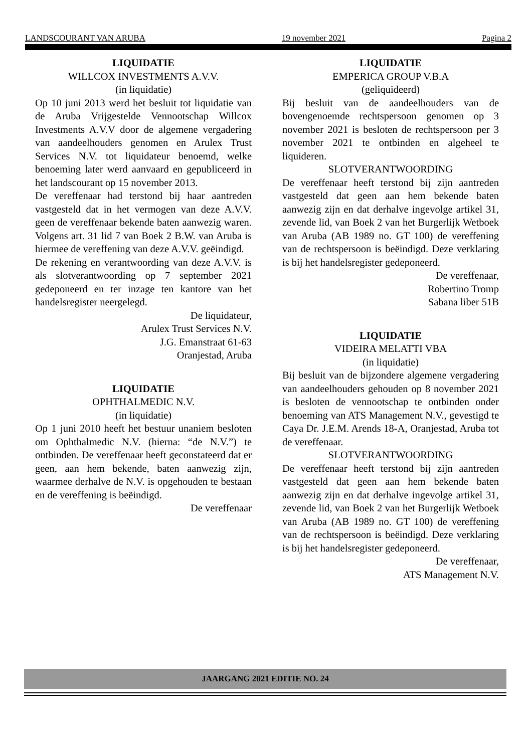LANDSCOURANT VAN ARUBA 19 november 2021 Pagina 2
LIQUIDATIE
WILLCOX INVESTMENTS A.V.V.
(in liquidatie)
Op 10 juni 2013 werd het besluit tot liquidatie van de Aruba Vrijgestelde Vennootschap Willcox Investments A.V.V door de algemene vergadering van aandeelhouders genomen en Arulex Trust Services N.V. tot liquidateur benoemd, welke benoeming later werd aanvaard en gepubliceerd in het landscourant op 15 november 2013.
De vereffenaar had terstond bij haar aantreden vastgesteld dat in het vermogen van deze A.V.V. geen de vereffenaar bekende baten aanwezig waren. Volgens art. 31 lid 7 van Boek 2 B.W. van Aruba is hiermee de vereffening van deze A.V.V. geëindigd.
De rekening en verantwoording van deze A.V.V. is als slotverantwoording op 7 september 2021 gedeponeerd en ter inzage ten kantore van het handelsregister neergelegd.
De liquidateur,
Arulex Trust Services N.V.
J.G. Emanstraat 61-63
Oranjestad, Aruba
LIQUIDATIE
OPHTHALMEDIC N.V.
(in liquidatie)
Op 1 juni 2010 heeft het bestuur unaniem besloten om Ophthalmedic N.V. (hierna: “de N.V.”) te ontbinden. De vereffenaar heeft geconstateerd dat er geen, aan hem bekende, baten aanwezig zijn, waarmee derhalve de N.V. is opgehouden te bestaan en de vereffening is beëindigd.
De vereffenaar
LIQUIDATIE
EMPERICA GROUP V.B.A
(geliquideerd)
Bij besluit van de aandeelhouders van de bovengenoemde rechtspersoon genomen op 3 november 2021 is besloten de rechtspersoon per 3 november 2021 te ontbinden en algeheel te liquideren.
SLOTVERANTWOORDING
De vereffenaar heeft terstond bij zijn aantreden vastgesteld dat geen aan hem bekende baten aanwezig zijn en dat derhalve ingevolge artikel 31, zevende lid, van Boek 2 van het Burgerlijk Wetboek van Aruba (AB 1989 no. GT 100) de vereffening van de rechtspersoon is beëindigd. Deze verklaring is bij het handelsregister gedeponeerd.
De vereffenaar,
Robertino Tromp
Sabana liber 51B
LIQUIDATIE
VIDEIRA MELATTI VBA
(in liquidatie)
Bij besluit van de bijzondere algemene vergadering van aandeelhouders gehouden op 8 november 2021 is besloten de vennootschap te ontbinden onder benoeming van ATS Management N.V., gevestigd te Caya Dr. J.E.M. Arends 18-A, Oranjestad, Aruba tot de vereffenaar.
SLOTVERANTWOORDING
De vereffenaar heeft terstond bij zijn aantreden vastgesteld dat geen aan hem bekende baten aanwezig zijn en dat derhalve ingevolge artikel 31, zevende lid, van Boek 2 van het Burgerlijk Wetboek van Aruba (AB 1989 no. GT 100) de vereffening van de rechtspersoon is beëindigd. Deze verklaring is bij het handelsregister gedeponeerd.
De vereffenaar,
ATS Management N.V.
JAARGANG 2021 EDITIE NO. 24